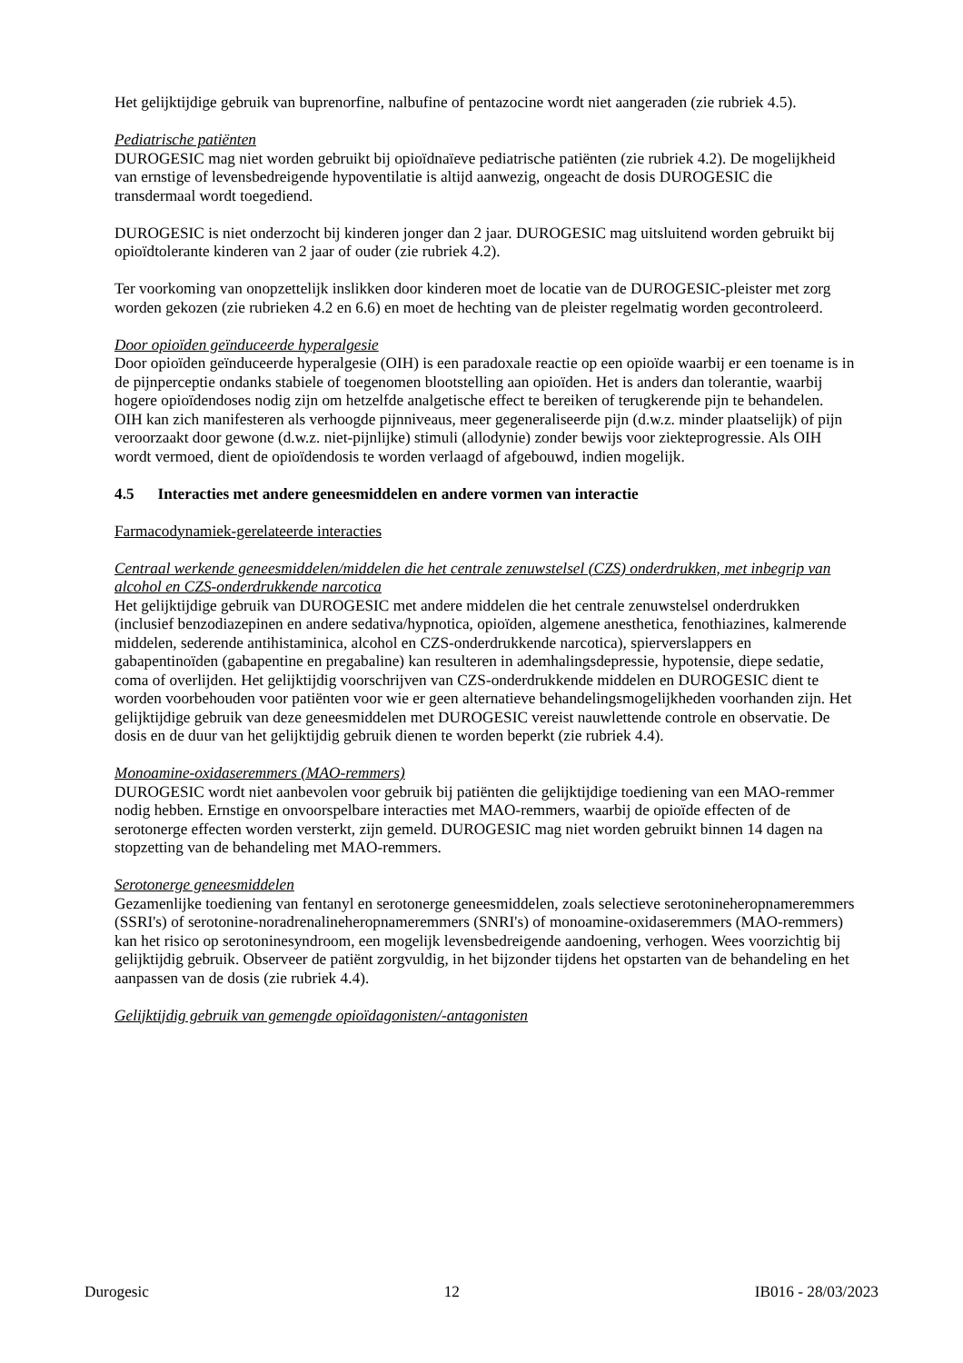Het gelijktijdige gebruik van buprenorfine, nalbufine of pentazocine wordt niet aangeraden (zie rubriek 4.5).
Pediatrische patiënten
DUROGESIC mag niet worden gebruikt bij opioïdnaïeve pediatrische patiënten (zie rubriek 4.2). De mogelijkheid van ernstige of levensbedreigende hypoventilatie is altijd aanwezig, ongeacht de dosis DUROGESIC die transdermaal wordt toegediend.
DUROGESIC is niet onderzocht bij kinderen jonger dan 2 jaar. DUROGESIC mag uitsluitend worden gebruikt bij opioïdtolerante kinderen van 2 jaar of ouder (zie rubriek 4.2).
Ter voorkoming van onopzettelijk inslikken door kinderen moet de locatie van de DUROGESIC-pleister met zorg worden gekozen (zie rubrieken 4.2 en 6.6) en moet de hechting van de pleister regelmatig worden gecontroleerd.
Door opioïden geïnduceerde hyperalgesie
Door opioïden geïnduceerde hyperalgesie (OIH) is een paradoxale reactie op een opioïde waarbij er een toename is in de pijnperceptie ondanks stabiele of toegenomen blootstelling aan opioïden. Het is anders dan tolerantie, waarbij hogere opioïdendoses nodig zijn om hetzelfde analgetische effect te bereiken of terugkerende pijn te behandelen. OIH kan zich manifesteren als verhoogde pijnniveaus, meer gegeneraliseerde pijn (d.w.z. minder plaatselijk) of pijn veroorzaakt door gewone (d.w.z. niet-pijnlijke) stimuli (allodynie) zonder bewijs voor ziekteprogressie. Als OIH wordt vermoed, dient de opioïdendosis te worden verlaagd of afgebouwd, indien mogelijk.
4.5 Interacties met andere geneesmiddelen en andere vormen van interactie
Farmacodynamiek-gerelateerde interacties
Centraal werkende geneesmiddelen/middelen die het centrale zenuwstelsel (CZS) onderdrukken, met inbegrip van alcohol en CZS-onderdrukkende narcotica
Het gelijktijdige gebruik van DUROGESIC met andere middelen die het centrale zenuwstelsel onderdrukken (inclusief benzodiazepinen en andere sedativa/hypnotica, opioïden, algemene anesthetica, fenothiazines, kalmerende middelen, sederende antihistaminica, alcohol en CZS-onderdrukkende narcotica), spierverslappers en gabapentinoïden (gabapentine en pregabaline) kan resulteren in ademhalingsdepressie, hypotensie, diepe sedatie, coma of overlijden. Het gelijktijdig voorschrijven van CZS-onderdrukkende middelen en DUROGESIC dient te worden voorbehouden voor patiënten voor wie er geen alternatieve behandelingsmogelijkheden voorhanden zijn. Het gelijktijdige gebruik van deze geneesmiddelen met DUROGESIC vereist nauwlettende controle en observatie. De dosis en de duur van het gelijktijdig gebruik dienen te worden beperkt (zie rubriek 4.4).
Monoamine-oxidaseremmers (MAO-remmers)
DUROGESIC wordt niet aanbevolen voor gebruik bij patiënten die gelijktijdige toediening van een MAO-remmer nodig hebben. Ernstige en onvoorspelbare interacties met MAO-remmers, waarbij de opioïde effecten of de serotonerge effecten worden versterkt, zijn gemeld. DUROGESIC mag niet worden gebruikt binnen 14 dagen na stopzetting van de behandeling met MAO-remmers.
Serotonerge geneesmiddelen
Gezamenlijke toediening van fentanyl en serotonerge geneesmiddelen, zoals selectieve serotonineheropnameremmers (SSRI's) of serotonine-noradrenalineheropnameremmers (SNRI's) of monoamine-oxidaseremmers (MAO-remmers) kan het risico op serotoninesyndroom, een mogelijk levensbedreigende aandoening, verhogen. Wees voorzichtig bij gelijktijdig gebruik. Observeer de patiënt zorgvuldig, in het bijzonder tijdens het opstarten van de behandeling en het aanpassen van de dosis (zie rubriek 4.4).
Gelijktijdig gebruik van gemengde opioïdagonisten/-antagonisten
Durogesic 12 IB016 - 28/03/2023